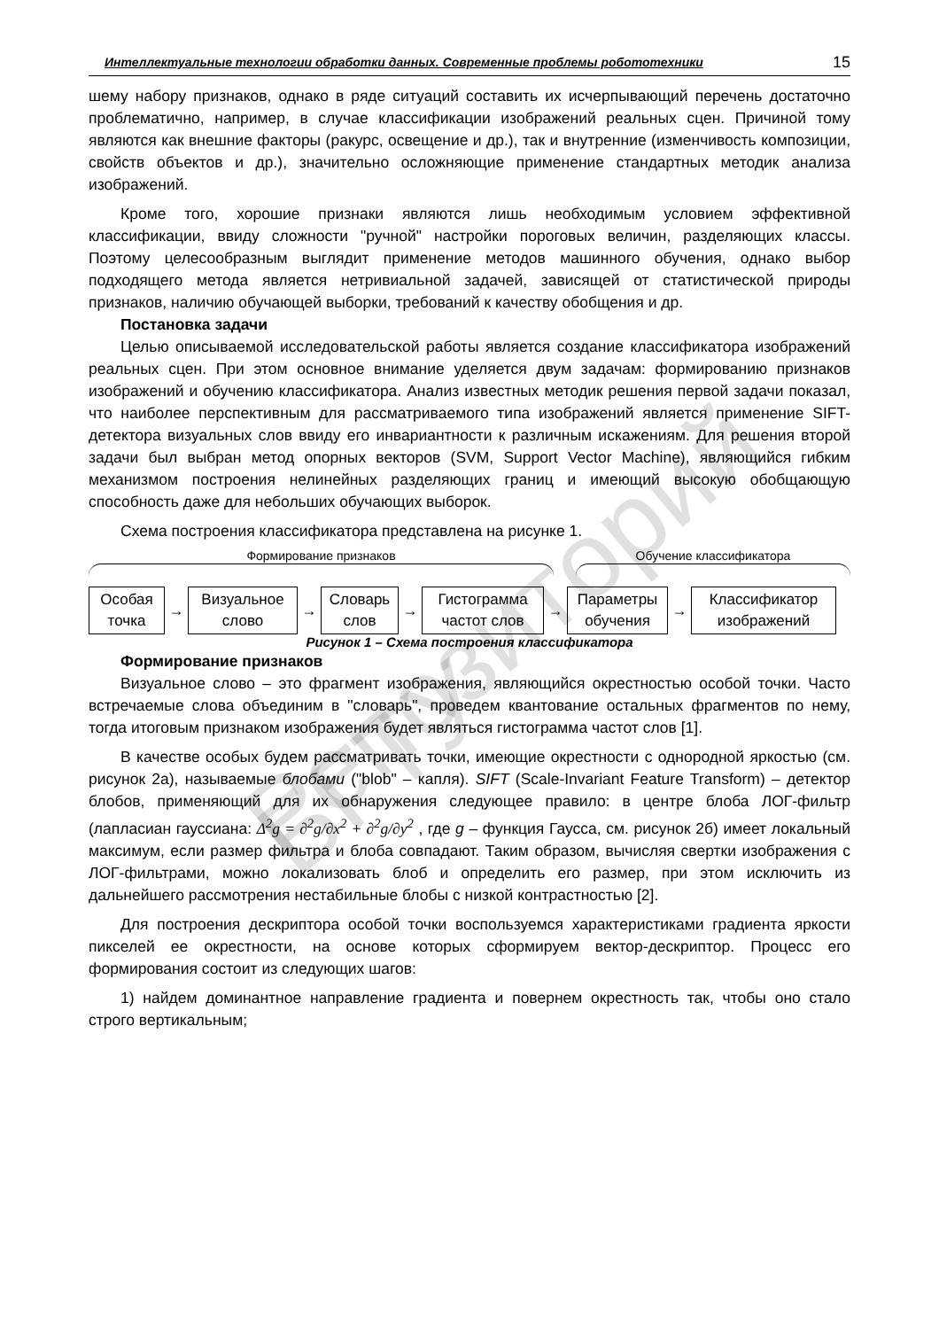Репозиторий БГТУ
Интеллектуальные технологии обработки данных. Современные проблемы робототехники 15
шему набору признаков, однако в ряде ситуаций составить их исчерпывающий перечень достаточно проблематично, например, в случае классификации изображений реальных сцен. Причиной тому являются как внешние факторы (ракурс, освещение и др.), так и внутренние (изменчивость композиции, свойств объектов и др.), значительно осложняющие применение стандартных методик анализа изображений.
Кроме того, хорошие признаки являются лишь необходимым условием эффективной классификации, ввиду сложности "ручной" настройки пороговых величин, разделяющих классы. Поэтому целесообразным выглядит применение методов машинного обучения, однако выбор подходящего метода является нетривиальной задачей, зависящей от статистической природы признаков, наличию обучающей выборки, требований к качеству обобщения и др.
Постановка задачи
Целью описываемой исследовательской работы является создание классификатора изображений реальных сцен. При этом основное внимание уделяется двум задачам: формированию признаков изображений и обучению классификатора. Анализ известных методик решения первой задачи показал, что наиболее перспективным для рассматриваемого типа изображений является применение SIFT-детектора визуальных слов ввиду его инвариантности к различным искажениям. Для решения второй задачи был выбран метод опорных векторов (SVM, Support Vector Machine), являющийся гибким механизмом построения нелинейных разделяющих границ и имеющий высокую обобщающую способность даже для небольших обучающих выборок.
Схема построения классификатора представлена на рисунке 1.
Формирование признаков Обучение классификатора
Особая
точка
→
Визуальное
слово
→
Словарь
слов
→
Гистограмма
частот слов
→
Параметры
обучения
→
Классификатор
изображений
Рисунок 1 – Схема построения классификатора
Формирование признаков
Визуальное слово – это фрагмент изображения, являющийся окрестностью особой точки. Часто встречаемые слова объединим в "словарь", проведем квантование остальных фрагментов по нему, тогда итоговым признаком изображения будет являться гистограмма частот слов [1].
В качестве особых будем рассматривать точки, имеющие окрестности с однородной яркостью (см. рисунок 2а), называемые блобами ("blob" – капля). SIFT (Scale-Invariant Feature Transform) – детектор блобов, применяющий для их обнаружения следующее правило: в центре блоба ЛОГ-фильтр (лапласиан гауссиана: Δ<sup>2</sup>g = ∂<sup>2</sup>g/∂x<sup>2</sup> + ∂<sup>2</sup>g/∂y<sup>2</sup> , где g – функция Гаусса, см. рисунок 2б) имеет локальный максимум, если размер фильтра и блоба совпадают. Таким образом, вычисляя свертки изображения с ЛОГ-фильтрами, можно локализовать блоб и определить его размер, при этом исключить из дальнейшего рассмотрения нестабильные блобы с низкой контрастностью [2].
Для построения дескриптора особой точки воспользуемся характеристиками градиента яркости пикселей ее окрестности, на основе которых сформируем вектор-дескриптор. Процесс его формирования состоит из следующих шагов:
1) найдем доминантное направление градиента и повернем окрестность так, чтобы оно стало строго вертикальным;